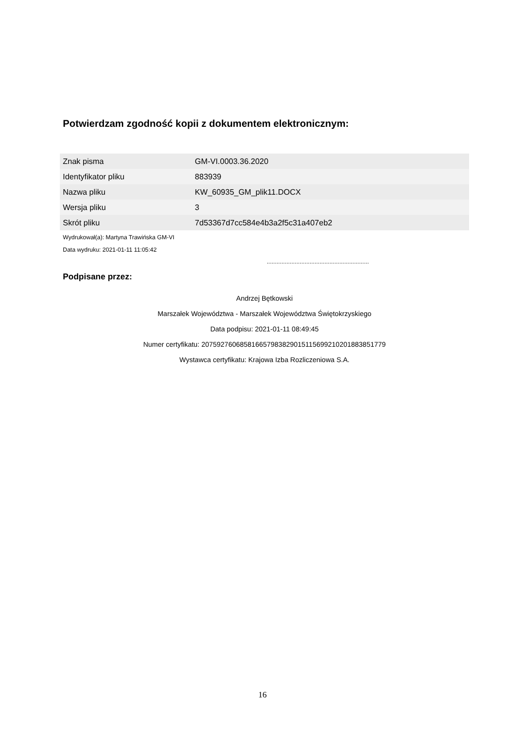Potwierdzam zgodność kopii z dokumentem elektronicznym:
| Znak pisma | GM-VI.0003.36.2020 |
| Identyfikator pliku | 883939 |
| Nazwa pliku | KW_60935_GM_plik11.DOCX |
| Wersja pliku | 3 |
| Skrót pliku | 7d53367d7cc584e4b3a2f5c31a407eb2 |
Wydrukował(a): Martyna Trawińska GM-VI
Data wydruku: 2021-01-11 11:05:42
..............................................................
Podpisane przez:
Andrzej Bętkowski
Marszałek Województwa - Marszałek Województwa Świętokrzyskiego
Data podpisu: 2021-01-11 08:49:45
Numer certyfikatu: 207592760685816657983829015115699210201883851779
Wystawca certyfikatu: Krajowa Izba Rozliczeniowa S.A.
16